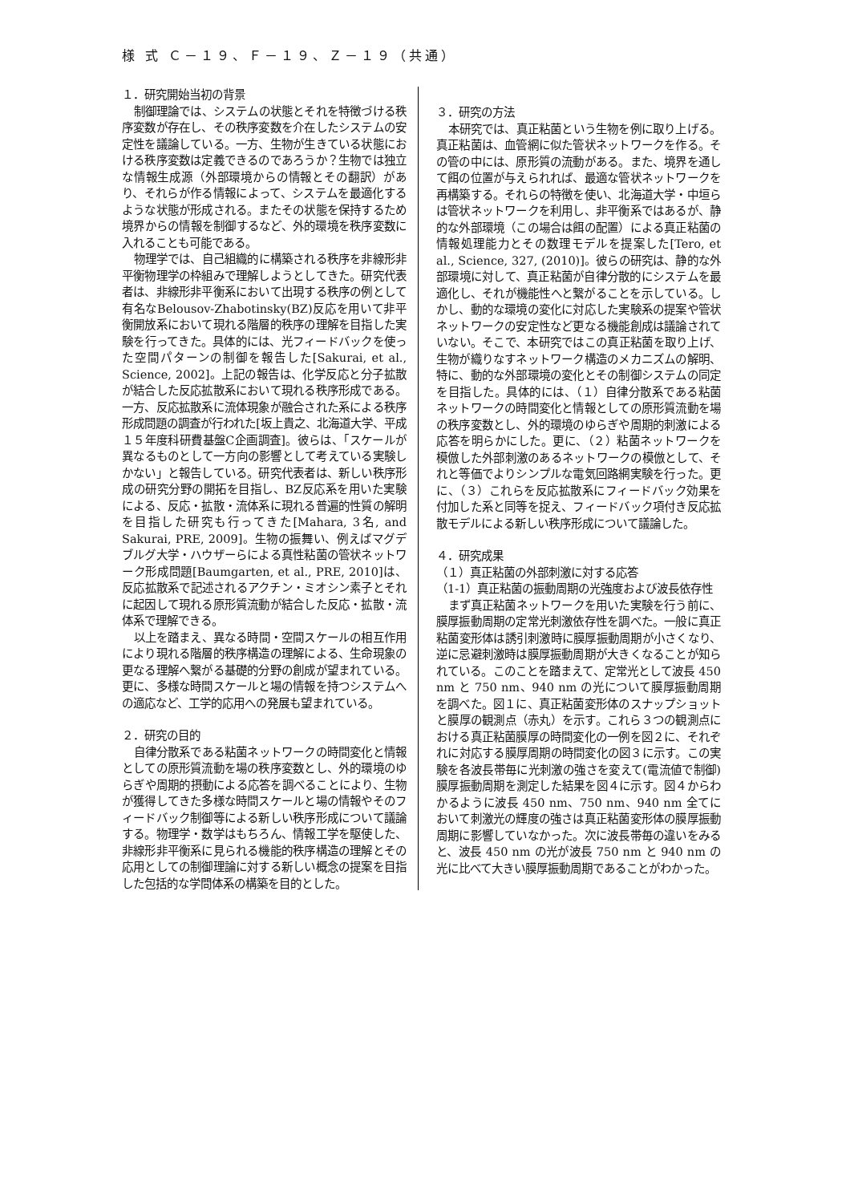様 式 Ｃ－１９、Ｆ－１９、Ｚ－１９（共通）
１．研究開始当初の背景
制御理論では、システムの状態とそれを特徴づける秩序変数が存在し、その秩序変数を介在したシステムの安定性を議論している。一方、生物が生きている状態における秩序変数は定義できるのであろうか？生物では独立な情報生成源（外部環境からの情報とその翻訳）があり、それらが作る情報によって、システムを最適化するような状態が形成される。またその状態を保持するため境界からの情報を制御するなど、外的環境を秩序変数に入れることも可能である。
物理学では、自己組織的に構築される秩序を非線形非平衡物理学の枠組みで理解しようとしてきた。研究代表者は、非線形非平衡系において出現する秩序の例として有名なBelousov-Zhabotinsky(BZ)反応を用いて非平衡開放系において現れる階層的秩序の理解を目指した実験を行ってきた。具体的には、光フィードバックを使った空間パターンの制御を報告した[Sakurai, et al., Science, 2002]。上記の報告は、化学反応と分子拡散が結合した反応拡散系において現れる秩序形成である。一方、反応拡散系に流体現象が融合された系による秩序形成問題の調査が行われた[坂上貴之、北海道大学、平成１５年度科研費基盤C企画調査]。彼らは、「スケールが異なるものとして一方向の影響として考えている実験しかない」と報告している。研究代表者は、新しい秩序形成の研究分野の開拓を目指し、BZ反応系を用いた実験による、反応・拡散・流体系に現れる普遍的性質の解明を目指した研究も行ってきた[Mahara, 3名, and Sakurai, PRE, 2009]。生物の振舞い、例えばマグデブルグ大学・ハウザーらによる真性粘菌の管状ネットワーク形成問題[Baumgarten, et al., PRE, 2010]は、反応拡散系で記述されるアクチン・ミオシン素子とそれに起因して現れる原形質流動が結合した反応・拡散・流体系で理解できる。
以上を踏まえ、異なる時間・空間スケールの相互作用により現れる階層的秩序構造の理解による、生命現象の更なる理解へ繋がる基礎的分野の創成が望まれている。更に、多様な時間スケールと場の情報を持つシステムへの適応など、工学的応用への発展も望まれている。
２．研究の目的
自律分散系である粘菌ネットワークの時間変化と情報としての原形質流動を場の秩序変数とし、外的環境のゆらぎや周期的摂動による応答を調べることにより、生物が獲得してきた多様な時間スケールと場の情報やそのフィードバック制御等による新しい秩序形成について議論する。物理学・数学はもちろん、情報工学を駆使した、非線形非平衡系に見られる機能的秩序構造の理解とその応用としての制御理論に対する新しい概念の提案を目指した包括的な学問体系の構築を目的とした。
３．研究の方法
本研究では、真正粘菌という生物を例に取り上げる。真正粘菌は、血管網に似た管状ネットワークを作る。その管の中には、原形質の流動がある。また、境界を通して餌の位置が与えられれば、最適な管状ネットワークを再構築する。それらの特徴を使い、北海道大学・中垣らは管状ネットワークを利用し、非平衡系ではあるが、静的な外部環境（この場合は餌の配置）による真正粘菌の情報処理能力とその数理モデルを提案した[Tero, et al., Science, 327, (2010)]。彼らの研究は、静的な外部環境に対して、真正粘菌が自律分散的にシステムを最適化し、それが機能性へと繋がることを示している。しかし、動的な環境の変化に対応した実験系の提案や管状ネットワークの安定性など更なる機能創成は議論されていない。そこで、本研究ではこの真正粘菌を取り上げ、生物が織りなすネットワーク構造のメカニズムの解明、特に、動的な外部環境の変化とその制御システムの同定を目指した。具体的には、（１）自律分散系である粘菌ネットワークの時間変化と情報としての原形質流動を場の秩序変数とし、外的環境のゆらぎや周期的刺激による応答を明らかにした。更に、（２）粘菌ネットワークを模倣した外部刺激のあるネットワークの模倣として、それと等価でよりシンプルな電気回路網実験を行った。更に、（３）これらを反応拡散系にフィードバック効果を付加した系と同等を捉え、フィードバック項付き反応拡散モデルによる新しい秩序形成について議論した。
４．研究成果
（１）真正粘菌の外部刺激に対する応答
（1-1）真正粘菌の振動周期の光強度および波長依存性
まず真正粘菌ネットワークを用いた実験を行う前に、膜厚振動周期の定常光刺激依存性を調べた。一般に真正粘菌変形体は誘引刺激時に膜厚振動周期が小さくなり、逆に忌避刺激時は膜厚振動周期が大きくなることが知られている。このことを踏まえて、定常光として波長 450 nm と 750 nm、940 nm の光について膜厚振動周期を調べた。図１に、真正粘菌変形体のスナップショットと膜厚の観測点（赤丸）を示す。これら３つの観測点における真正粘菌膜厚の時間変化の一例を図２に、それぞれに対応する膜厚周期の時間変化の図３に示す。この実験を各波長帯毎に光刺激の強さを変えて(電流値で制御)膜厚振動周期を測定した結果を図４に示す。図４からわかるように波長 450 nm、750 nm、940 nm 全てにおいて刺激光の輝度の強さは真正粘菌変形体の膜厚振動周期に影響していなかった。次に波長帯毎の違いをみると、波長 450 nm の光が波長 750 nm と 940 nm の光に比べて大きい膜厚振動周期であることがわかった。